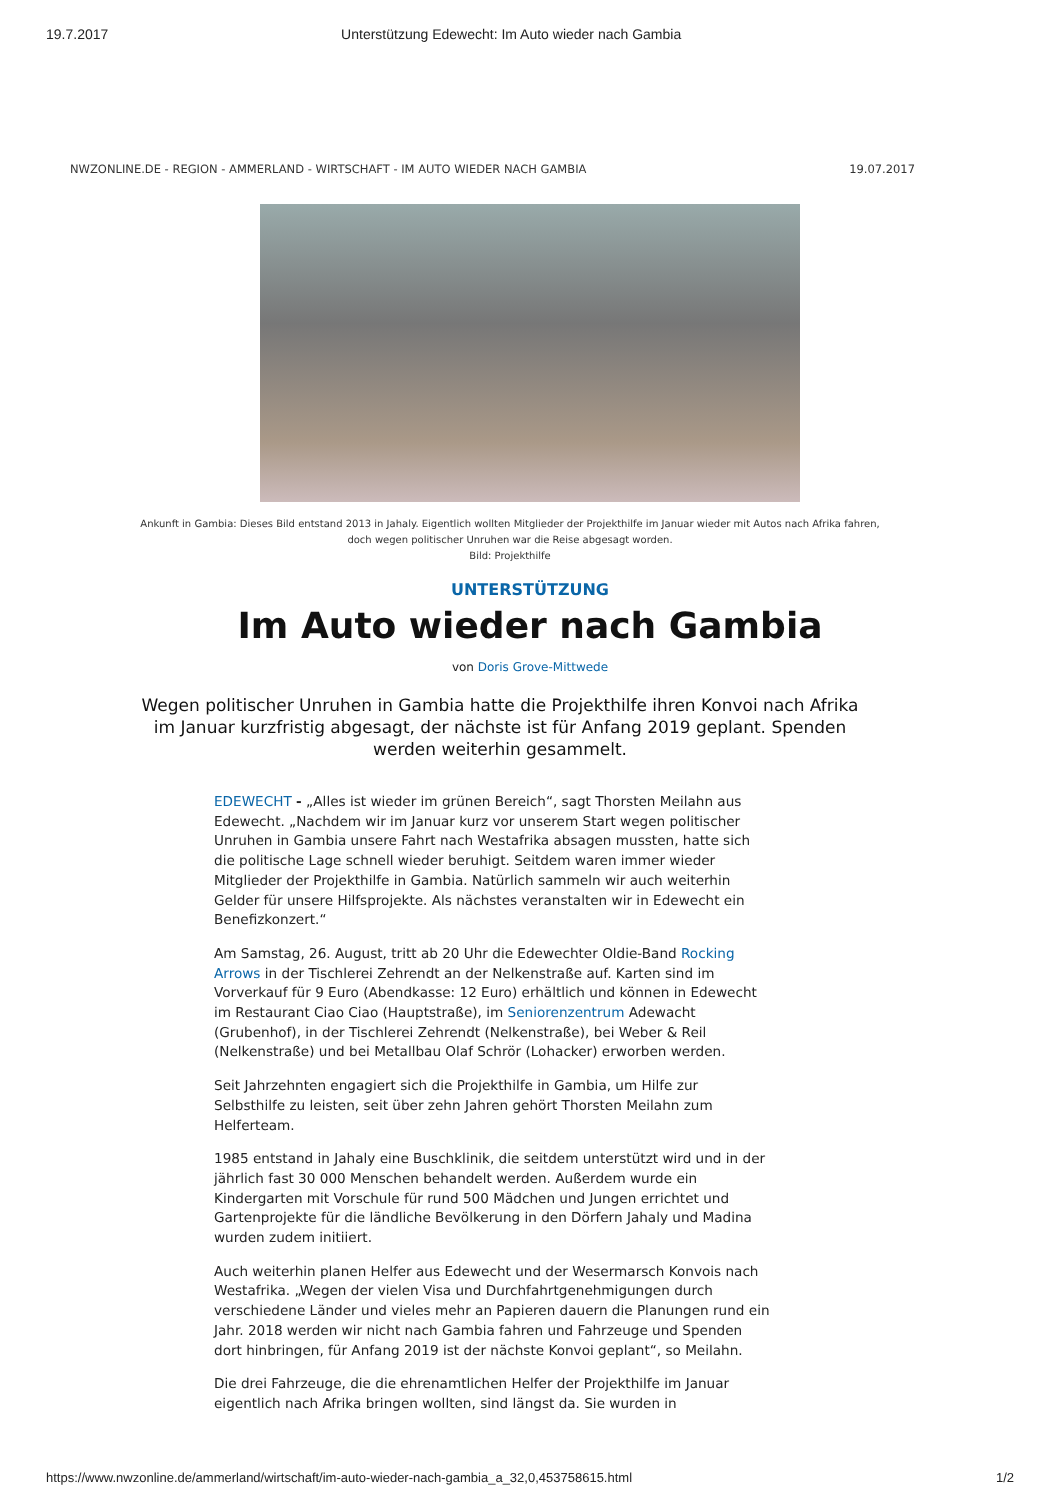19.7.2017 Unterstützung Edewecht: Im Auto wieder nach Gambia
NWZONLINE.DE - REGION - AMMERLAND - WIRTSCHAFT - IM AUTO WIEDER NACH GAMBIA 19.07.2017
Ankunft in Gambia: Dieses Bild entstand 2013 in Jahaly. Eigentlich wollten Mitglieder der Projekthilfe im Januar wieder mit Autos nach Afrika fahren, doch wegen politischer Unruhen war die Reise abgesagt worden.
Bild: Projekthilfe
UNTERSTÜTZUNG
Im Auto wieder nach Gambia
von Doris Grove-Mittwede
Wegen politischer Unruhen in Gambia hatte die Projekthilfe ihren Konvoi nach Afrika im Januar kurzfristig abgesagt, der nächste ist für Anfang 2019 geplant. Spenden werden weiterhin gesammelt.
EDEWECHT - „Alles ist wieder im grünen Bereich“, sagt Thorsten Meilahn aus Edewecht. „Nachdem wir im Januar kurz vor unserem Start wegen politischer Unruhen in Gambia unsere Fahrt nach Westafrika absagen mussten, hatte sich die politische Lage schnell wieder beruhigt. Seitdem waren immer wieder Mitglieder der Projekthilfe in Gambia. Natürlich sammeln wir auch weiterhin Gelder für unsere Hilfsprojekte. Als nächstes veranstalten wir in Edewecht ein Benefizkonzert.“
Am Samstag, 26. August, tritt ab 20 Uhr die Edewechter Oldie-Band Rocking Arrows in der Tischlerei Zehrendt an der Nelkenstraße auf. Karten sind im Vorverkauf für 9 Euro (Abendkasse: 12 Euro) erhältlich und können in Edewecht im Restaurant Ciao Ciao (Hauptstraße), im Seniorenzentrum Adewacht (Grubenhof), in der Tischlerei Zehrendt (Nelkenstraße), bei Weber & Reil (Nelkenstraße) und bei Metallbau Olaf Schrör (Lohacker) erworben werden.
Seit Jahrzehnten engagiert sich die Projekthilfe in Gambia, um Hilfe zur Selbsthilfe zu leisten, seit über zehn Jahren gehört Thorsten Meilahn zum Helferteam.
1985 entstand in Jahaly eine Buschklinik, die seitdem unterstützt wird und in der jährlich fast 30 000 Menschen behandelt werden. Außerdem wurde ein Kindergarten mit Vorschule für rund 500 Mädchen und Jungen errichtet und Gartenprojekte für die ländliche Bevölkerung in den Dörfern Jahaly und Madina wurden zudem initiiert.
Auch weiterhin planen Helfer aus Edewecht und der Wesermarsch Konvois nach Westafrika. „Wegen der vielen Visa und Durchfahrtgenehmigungen durch verschiedene Länder und vieles mehr an Papieren dauern die Planungen rund ein Jahr. 2018 werden wir nicht nach Gambia fahren und Fahrzeuge und Spenden dort hinbringen, für Anfang 2019 ist der nächste Konvoi geplant“, so Meilahn.
Die drei Fahrzeuge, die die ehrenamtlichen Helfer der Projekthilfe im Januar eigentlich nach Afrika bringen wollten, sind längst da. Sie wurden in
https://www.nwzonline.de/ammerland/wirtschaft/im-auto-wieder-nach-gambia_a_32,0,453758615.html 1/2